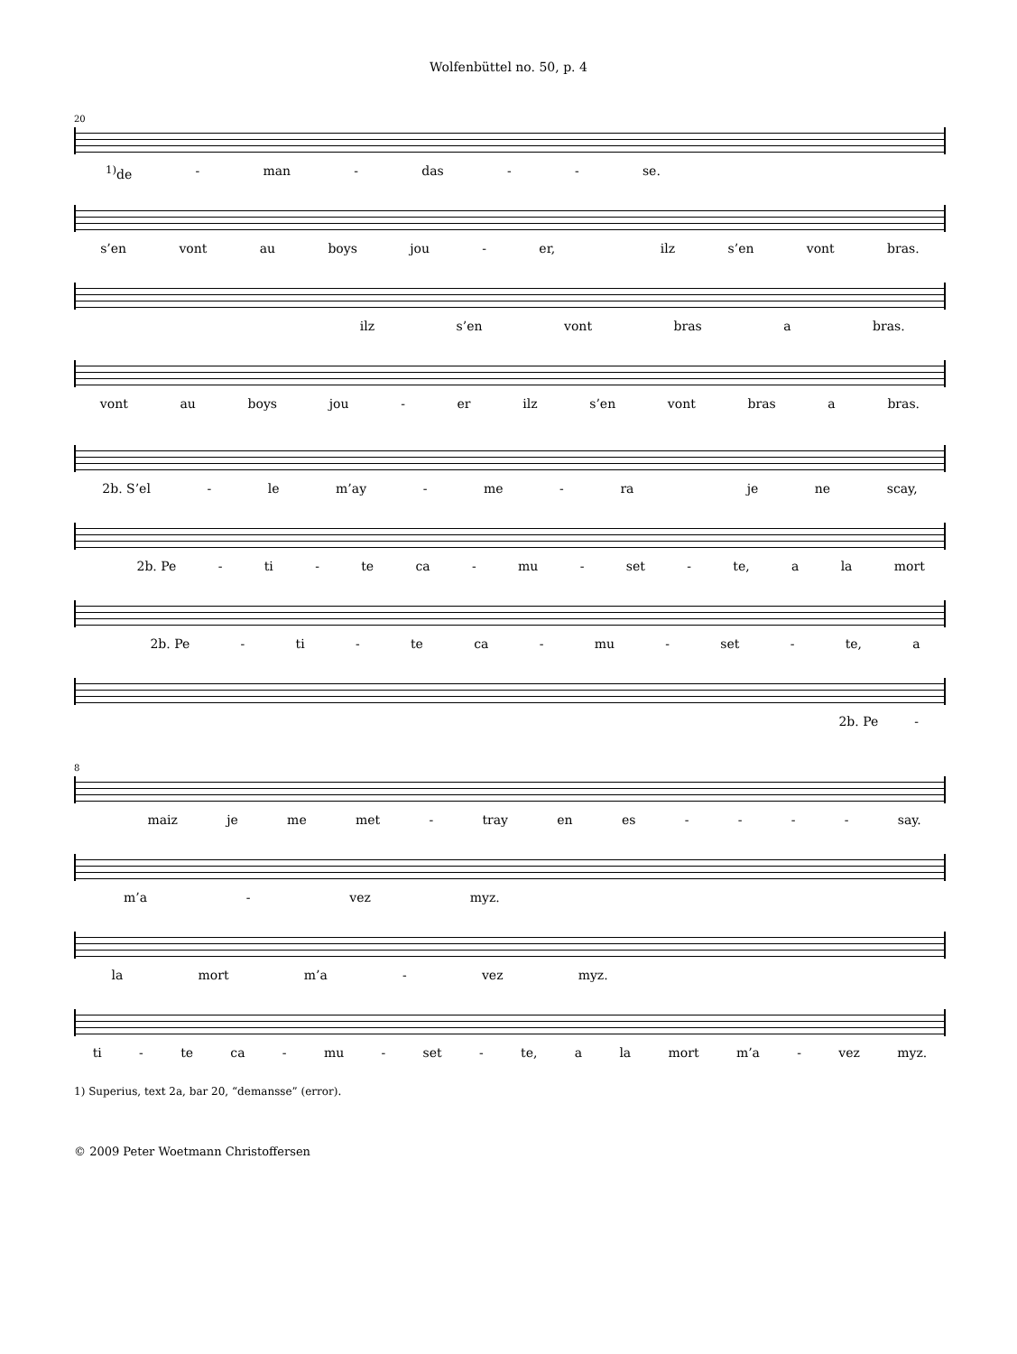Wolfenbüttel no. 50, p. 4
20
<sup>1)</sup> de - man - das - - se.
s’en vont au boys jou - er, ilz s’en vont bras.
ilz s’en vont bras a bras.
vont au boys jou - er ilz s’en vont bras a bras.
2b. S’el - le m’ay - me - ra je ne scay,
2b. Pe - ti - te ca - mu - set - te, a la mort
2b. Pe - ti - te ca - mu - set - te, a
2b. Pe -
8
maiz je me met - tray en es - - - - say.
m’a - vez myz.
la mort m’a - vez myz.
ti - te ca - mu - set - te, a la mort m’a - vez myz.
1) Superius, text 2a, bar 20, “demansse” (error).
© 2009 Peter Woetmann Christoffersen